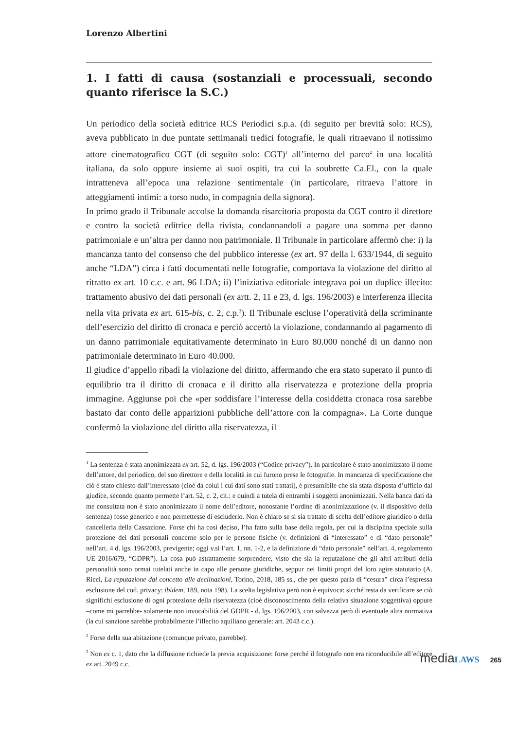Lorenzo Albertini
1. I fatti di causa (sostanziali e processuali, secondo quanto riferisce la S.C.)
Un periodico della società editrice RCS Periodici s.p.a. (di seguito per brevità solo: RCS), aveva pubblicato in due puntate settimanali tredici fotografie, le quali ritraevano il notissimo attore cinematografico CGT (di seguito solo: CGT)<sup>1</sup> all’interno del parco<sup>2</sup> in una località italiana, da solo oppure insieme ai suoi ospiti, tra cui la soubrette Ca.El., con la quale intratteneva all’epoca una relazione sentimentale (in particolare, ritraeva l’attore in atteggiamenti intimi: a torso nudo, in compagnia della signora).
In primo grado il Tribunale accolse la domanda risarcitoria proposta da CGT contro il direttore e contro la società editrice della rivista, condannandoli a pagare una somma per danno patrimoniale e un’altra per danno non patrimoniale. Il Tribunale in particolare affermò che: i) la mancanza tanto del consenso che del pubblico interesse (ex art. 97 della l. 633/1944, di seguito anche “LDA”) circa i fatti documentati nelle fotografie, comportava la violazione del diritto al ritratto ex art. 10 c.c. e art. 96 LDA; ii) l’iniziativa editoriale integrava poi un duplice illecito: trattamento abusivo dei dati personali (ex artt. 2, 11 e 23, d. lgs. 196/2003) e interferenza illecita nella vita privata ex art. 615-bis, c. 2, c.p.<sup>3</sup>). Il Tribunale escluse l’operatività della scriminante dell’esercizio del diritto di cronaca e perciò accertò la violazione, condannando al pagamento di un danno patrimoniale equitativamente determinato in Euro 80.000 nonché di un danno non patrimoniale determinato in Euro 40.000.
Il giudice d’appello ribadì la violazione del diritto, affermando che era stato superato il punto di equilibrio tra il diritto di cronaca e il diritto alla riservatezza e protezione della propria immagine. Aggiunse poi che «per soddisfare l’interesse della cosiddetta cronaca rosa sarebbe bastato dar conto delle apparizioni pubbliche dell’attore con la compagna». La Corte dunque confermò la violazione del diritto alla riservatezza, il
<sup>1</sup> La sentenza è stata anonimizzata ex art. 52, d. lgs. 196/2003 (“Codice privacy”). In particolare è stato anonimizzato il nome dell’attore, del periodico, del suo direttore e della località in cui furono prese le fotografie. In mancanza di specificazione che ciò è stato chiesto dall’interessato (cioè da colui i cui dati sono stati trattati), è presumibile che sia stata disposta d’ufficio dal giudice, secondo quanto permette l’art. 52, c. 2, cit.: e quindi a tutela di entrambi i soggetti anonimizzati. Nella banca dati da me consultata non è stato anonimizzato il nome dell’editore, nonostante l’ordine di anonimizzazione (v. il dispositivo della sentenza) fosse generico e non permettesse di escluderlo. Non è chiaro se si sia trattato di scelta dell’editore giuridico o della cancelleria della Cassazione. Forse chi ha così deciso, l’ha fatto sulla base della regola, per cui la disciplina speciale sulla protezione dei dati personali concerne solo per le persone fisiche (v. definizioni di “interessato” e di “dato personale” nell’art. 4 d. lgs. 196/2003, previgente; oggi v.si l’art. 1, nn. 1-2, e la definizione di “dato personale” nell’art. 4, regolamento UE 2016/679, “GDPR”). La cosa può astrattamente sorprendere, visto che sia la reputazione che gli altri attributi della personalità sono ormai tutelati anche in capo alle persone giuridiche, seppur nei limiti propri del loro agire statutario (A. Ricci, La reputazione dal concetto alle declinazioni, Torino, 2018, 185 ss., che per questo parla di “cesura” circa l’espressa esclusione del cod. privacy: ibidem, 189, nota 198). La scelta legislativa però non è equivoca: sicché resta da verificare se ciò significhi esclusione di ogni protezione della riservatezza (cioè disconoscimento della relativa situazione soggettiva) oppure –come mi parrebbe- solamente non invocabilità del GDPR - d. lgs. 196/2003, con salvezza però di eventuale altra normativa (la cui sanzione sarebbe probabilmente l’illecito aquiliano generale: art. 2043 c.c.).
<sup>2</sup> Forse della sua abitazione (comunque privato, parrebbe).
<sup>3</sup> Non ex c. 1, dato che la diffusione richiede la previa acquisizione: forse perché il fotografo non era riconducibile all’editore ex art. 2049 c.c.
media LAWS 265